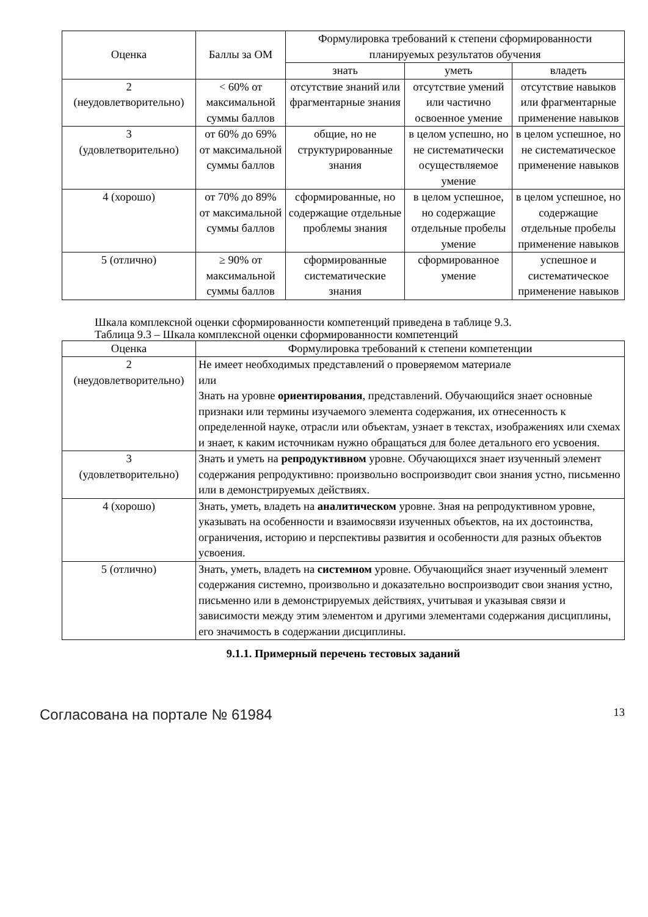| Оценка | Баллы за ОМ | Формулировка требований к степени сформированности планируемых результатов обучения | | |
| --- | --- | --- | --- | --- |
| | | знать | уметь | владеть |
| 2 (неудовлетворительно) | < 60% от максимальной суммы баллов | отсутствие знаний или фрагментарные знания | отсутствие умений или частично освоенное умение | отсутствие навыков или фрагментарные применение навыков |
| 3 (удовлетворительно) | от 60% до 69% от максимальной суммы баллов | общие, но не структурированные знания | в целом успешно, но не систематически осуществляемое умение | в целом успешное, но не систематическое применение навыков |
| 4 (хорошо) | от 70% до 89% от максимальной суммы баллов | сформированные, но содержащие отдельные проблемы знания | в целом успешное, но содержащие отдельные пробелы умение | в целом успешное, но содержащие отдельные пробелы применение навыков |
| 5 (отлично) | ≥ 90% от максимальной суммы баллов | сформированные систематические знания | сформированное умение | успешное и систематическое применение навыков |
Шкала комплексной оценки сформированности компетенций приведена в таблице 9.3.
Таблица 9.3 – Шкала комплексной оценки сформированности компетенций
| Оценка | Формулировка требований к степени компетенции |
| --- | --- |
| 2 (неудовлетворительно) | Не имеет необходимых представлений о проверяемом материале или Знать на уровне ориентирования , представлений. Обучающийся знает основные признаки или термины изучаемого элемента содержания, их отнесенность к определенной науке, отрасли или объектам, узнает в текстах, изображениях или схемах и знает, к каким источникам нужно обращаться для более детального его усвоения. |
| 3 (удовлетворительно) | Знать и уметь на репродуктивном уровне. Обучающихся знает изученный элемент содержания репродуктивно: произвольно воспроизводит свои знания устно, письменно или в демонстрируемых действиях. |
| 4 (хорошо) | Знать, уметь, владеть на аналитическом уровне. Зная на репродуктивном уровне, указывать на особенности и взаимосвязи изученных объектов, на их достоинства, ограничения, историю и перспективы развития и особенности для разных объектов усвоения. |
| 5 (отлично) | Знать, уметь, владеть на системном уровне. Обучающийся знает изученный элемент содержания системно, произвольно и доказательно воспроизводит свои знания устно, письменно или в демонстрируемых действиях, учитывая и указывая связи и зависимости между этим элементом и другими элементами содержания дисциплины, его значимость в содержании дисциплины. |
9.1.1. Примерный перечень тестовых заданий
Согласована на портале № 61984 13